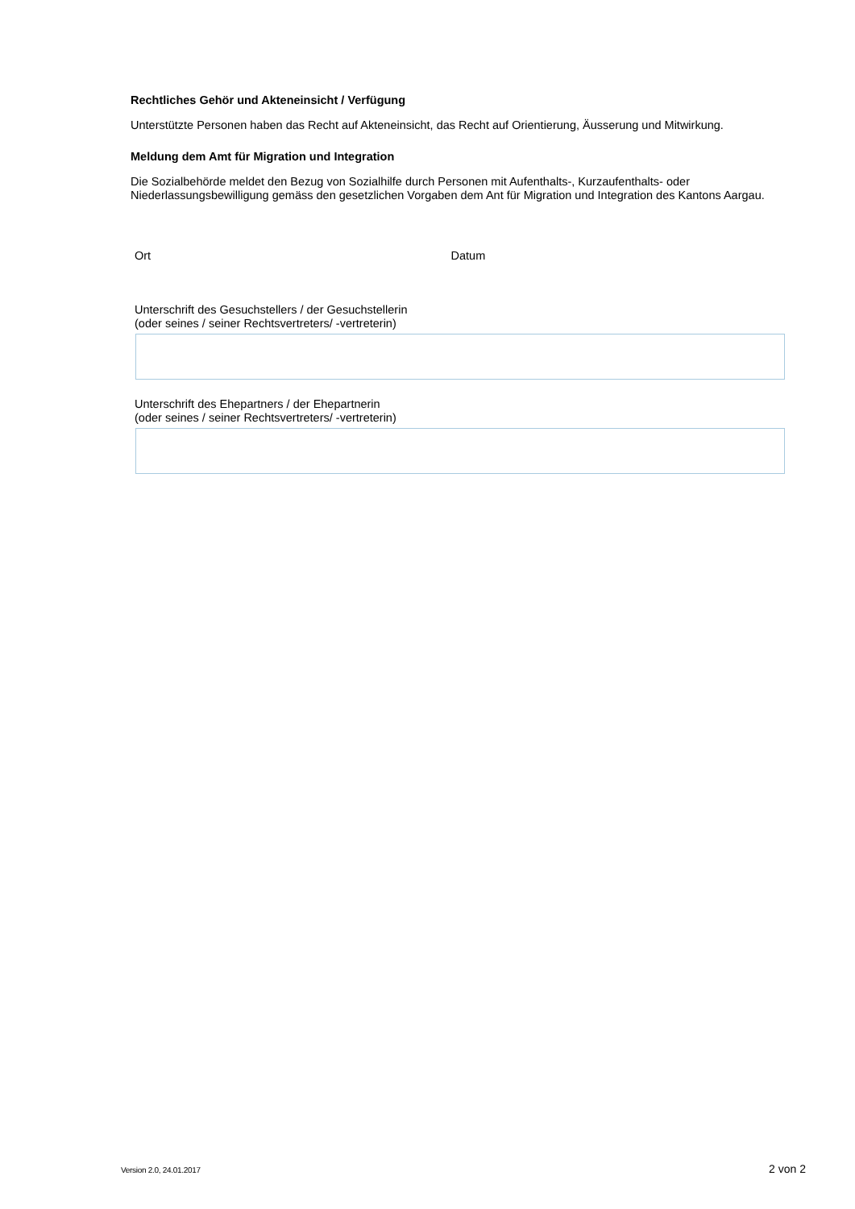Rechtliches Gehör und Akteneinsicht / Verfügung
Unterstützte Personen haben das Recht auf Akteneinsicht, das Recht auf Orientierung, Äusserung und Mitwirkung.
Meldung dem Amt für Migration und Integration
Die Sozialbehörde meldet den Bezug von Sozialhilfe durch Personen mit Aufenthalts-, Kurzaufenthalts- oder Niederlassungsbewilligung gemäss den gesetzlichen Vorgaben dem Ant für Migration und Integration des Kantons Aargau.
Ort Datum
Unterschrift des Gesuchstellers / der Gesuchstellerin
(oder seines / seiner Rechtsvertreters/ -vertreterin)
Unterschrift des Ehepartners / der Ehepartnerin
(oder seines / seiner Rechtsvertreters/ -vertreterin)
Version 2.0, 24.01.2017 2 von 2